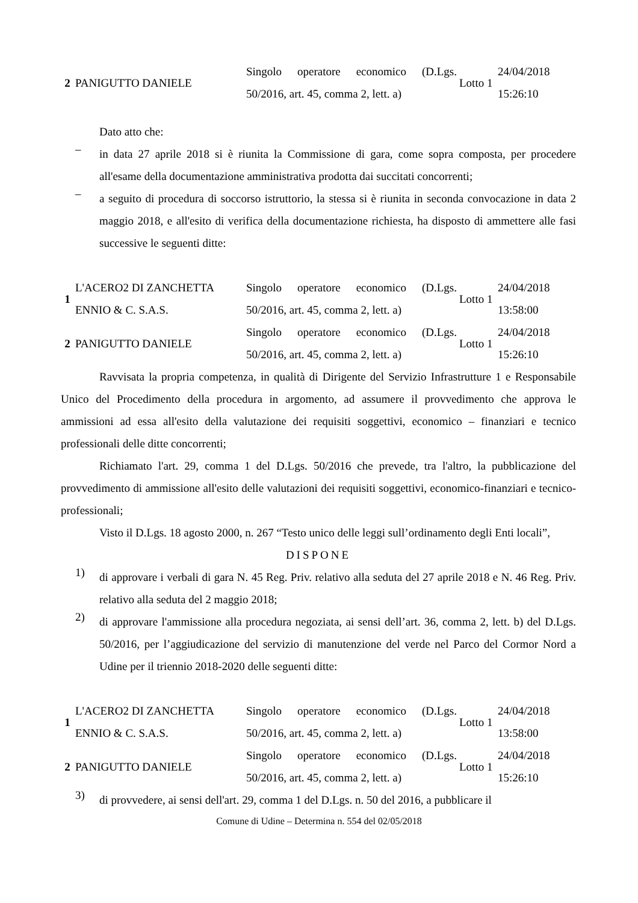| 2 | PANIGUTTO DANIELE | Singolo operatore economico (D.Lgs. 50/2016, art. 45, comma 2, lett. a) | Lotto 1 | 24/04/2018 15:26:10 |
Dato atto che:
–
in data 27 aprile 2018 si è riunita la Commissione di gara, come sopra composta, per procedere all'esame della documentazione amministrativa prodotta dai succitati concorrenti;
–
a seguito di procedura di soccorso istruttorio, la stessa si è riunita in seconda convocazione in data 2 maggio 2018, e all'esito di verifica della documentazione richiesta, ha disposto di ammettere alle fasi successive le seguenti ditte:
| 1 | L'ACERO2 DI ZANCHETTA ENNIO & C. S.A.S. | Singolo operatore economico (D.Lgs. 50/2016, art. 45, comma 2, lett. a) | Lotto 1 | 24/04/2018 13:58:00 |
| 2 | PANIGUTTO DANIELE | Singolo operatore economico (D.Lgs. 50/2016, art. 45, comma 2, lett. a) | Lotto 1 | 24/04/2018 15:26:10 |
Ravvisata la propria competenza, in qualità di Dirigente del Servizio Infrastrutture 1 e Responsabile Unico del Procedimento della procedura in argomento, ad assumere il provvedimento che approva le ammissioni ad essa all'esito della valutazione dei requisiti soggettivi, economico – finanziari e tecnico professionali delle ditte concorrenti;
Richiamato l'art. 29, comma 1 del D.Lgs. 50/2016 che prevede, tra l'altro, la pubblicazione del provvedimento di ammissione all'esito delle valutazioni dei requisiti soggettivi, economico-finanziari e tecnico-professionali;
Visto il D.Lgs. 18 agosto 2000, n. 267 “Testo unico delle leggi sull’ordinamento degli Enti locali”,
DISPONE
1)
di approvare i verbali di gara N. 45 Reg. Priv. relativo alla seduta del 27 aprile 2018 e N. 46 Reg. Priv. relativo alla seduta del 2 maggio 2018;
2)
di approvare l'ammissione alla procedura negoziata, ai sensi dell’art. 36, comma 2, lett. b) del D.Lgs. 50/2016, per l’aggiudicazione del servizio di manutenzione del verde nel Parco del Cormor Nord a Udine per il triennio 2018-2020 delle seguenti ditte:
| 1 | L'ACERO2 DI ZANCHETTA ENNIO & C. S.A.S. | Singolo operatore economico (D.Lgs. 50/2016, art. 45, comma 2, lett. a) | Lotto 1 | 24/04/2018 13:58:00 |
| 2 | PANIGUTTO DANIELE | Singolo operatore economico (D.Lgs. 50/2016, art. 45, comma 2, lett. a) | Lotto 1 | 24/04/2018 15:26:10 |
3)
di provvedere, ai sensi dell'art. 29, comma 1 del D.Lgs. n. 50 del 2016, a pubblicare il
Comune di Udine – Determina n. 554 del 02/05/2018